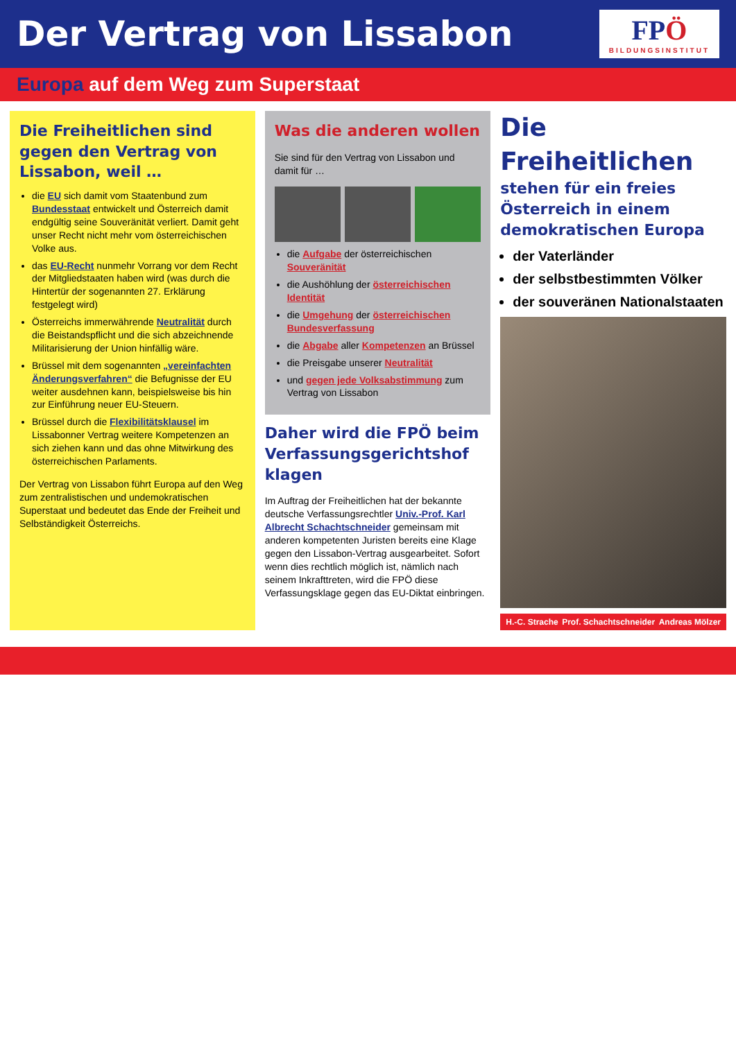Der Vertrag von Lissabon
FPÖ
BILDUNGSINSTITUT
Europa auf dem Weg zum Superstaat
Die Freiheitlichen sind gegen den Vertrag von Lissabon, weil …
die EU sich damit vom Staatenbund zum Bundesstaat entwickelt und Österreich damit endgültig seine Souveränität verliert. Damit geht unser Recht nicht mehr vom österreichischen Volke aus.
das EU-Recht nunmehr Vorrang vor dem Recht der Mitgliedstaaten haben wird (was durch die Hintertür der sogenannten 27. Erklärung festgelegt wird)
Österreichs immerwährende Neutralität durch die Beistandspflicht und die sich abzeichnende Militarisierung der Union hinfällig wäre.
Brüssel mit dem sogenannten „vereinfachten Änderungsverfahren“ die Befugnisse der EU weiter ausdehnen kann, beispielsweise bis hin zur Einführung neuer EU-Steuern.
Brüssel durch die Flexibilitätsklausel im Lissabonner Vertrag weitere Kompetenzen an sich ziehen kann und das ohne Mitwirkung des österreichischen Parlaments.
Der Vertrag von Lissabon führt Europa auf den Weg zum zentralistischen und undemokratischen Superstaat und bedeutet das Ende der Freiheit und Selbständigkeit Österreichs.
Was die anderen wollen
Sie sind für den Vertrag von Lissabon und damit für …
die Aufgabe der österreichischen Souveränität
die Aushöhlung der österreichischen Identität
die Umgehung der österreichischen Bundesverfassung
die Abgabe aller Kompetenzen an Brüssel
die Preisgabe unserer Neutralität
und gegen jede Volksabstimmung zum Vertrag von Lissabon
Daher wird die FPÖ beim Verfassungsgerichtshof klagen
Im Auftrag der Freiheitlichen hat der bekannte deutsche Verfassungsrechtler Univ.-Prof. Karl Albrecht Schachtschneider gemeinsam mit anderen kompetenten Juristen bereits eine Klage gegen den Lissabon-Vertrag ausgearbeitet. Sofort wenn dies rechtlich möglich ist, nämlich nach seinem Inkrafttreten, wird die FPÖ diese Verfassungsklage gegen das EU-Diktat einbringen.
Die Freiheitlichen
stehen für ein freies Österreich in einem demokratischen Europa
der Vaterländer
der selbstbestimmten Völker
der souveränen Nationalstaaten
H.-C. Strache Prof. Schachtschneider Andreas Mölzer